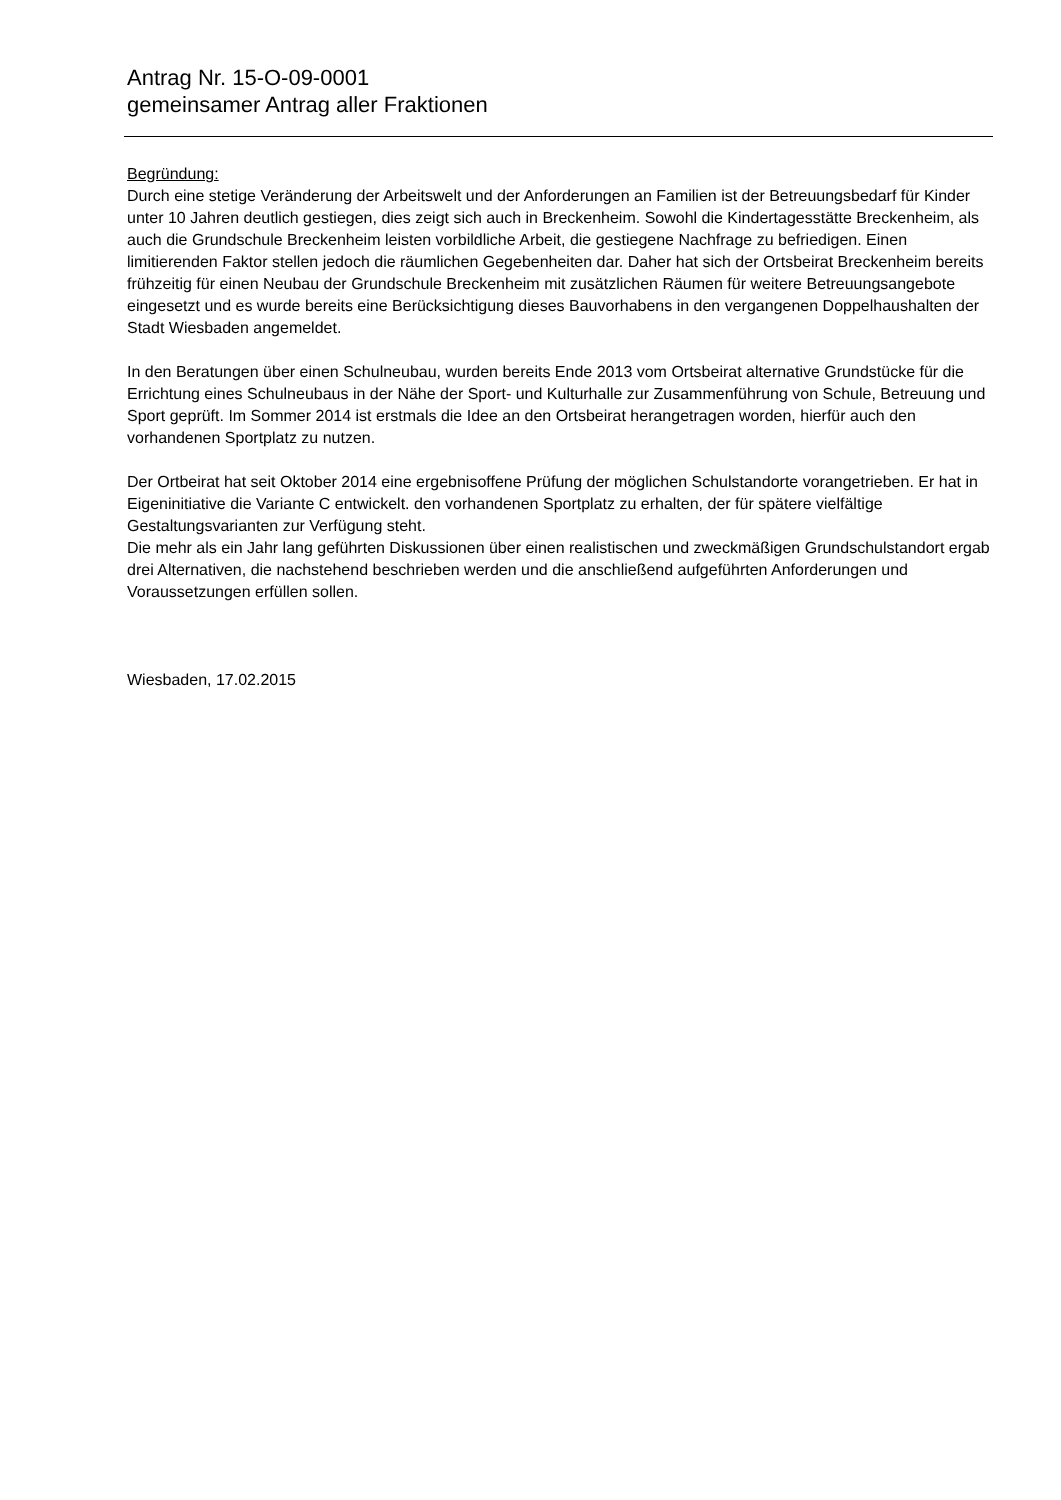Antrag Nr. 15-O-09-0001
gemeinsamer Antrag aller Fraktionen
Begründung:
Durch eine stetige Veränderung der Arbeitswelt und der Anforderungen an Familien ist der Betreuungsbedarf für Kinder unter 10 Jahren deutlich gestiegen, dies zeigt sich auch in Breckenheim. Sowohl die Kindertagesstätte Breckenheim, als auch die Grundschule Breckenheim leisten vorbildliche Arbeit, die gestiegene Nachfrage zu befriedigen. Einen limitierenden Faktor stellen jedoch die räumlichen Gegebenheiten dar. Daher hat sich der Ortsbeirat Breckenheim bereits frühzeitig für einen Neubau der Grundschule Breckenheim mit zusätzlichen Räumen für weitere Betreuungsangebote eingesetzt und es wurde bereits eine Berücksichtigung dieses Bauvorhabens in den vergangenen Doppelhaushalten der Stadt Wiesbaden angemeldet.
In den Beratungen über einen Schulneubau, wurden bereits Ende 2013 vom Ortsbeirat alternative Grundstücke für die Errichtung eines Schulneubaus in der Nähe der Sport- und Kulturhalle zur Zusammenführung von Schule, Betreuung und Sport geprüft. Im Sommer 2014 ist erstmals die Idee an den Ortsbeirat herangetragen worden, hierfür auch den vorhandenen Sportplatz zu nutzen.
Der Ortbeirat hat seit Oktober 2014 eine ergebnisoffene Prüfung der möglichen Schulstandorte vorangetrieben. Er hat in Eigeninitiative die Variante C entwickelt. den vorhandenen Sportplatz zu erhalten, der für spätere vielfältige Gestaltungsvarianten zur Verfügung steht.
Die mehr als ein Jahr lang geführten Diskussionen über einen realistischen und zweckmäßigen Grundschulstandort ergab drei Alternativen, die nachstehend beschrieben werden und die anschließend aufgeführten Anforderungen und Voraussetzungen erfüllen sollen.
Wiesbaden, 17.02.2015